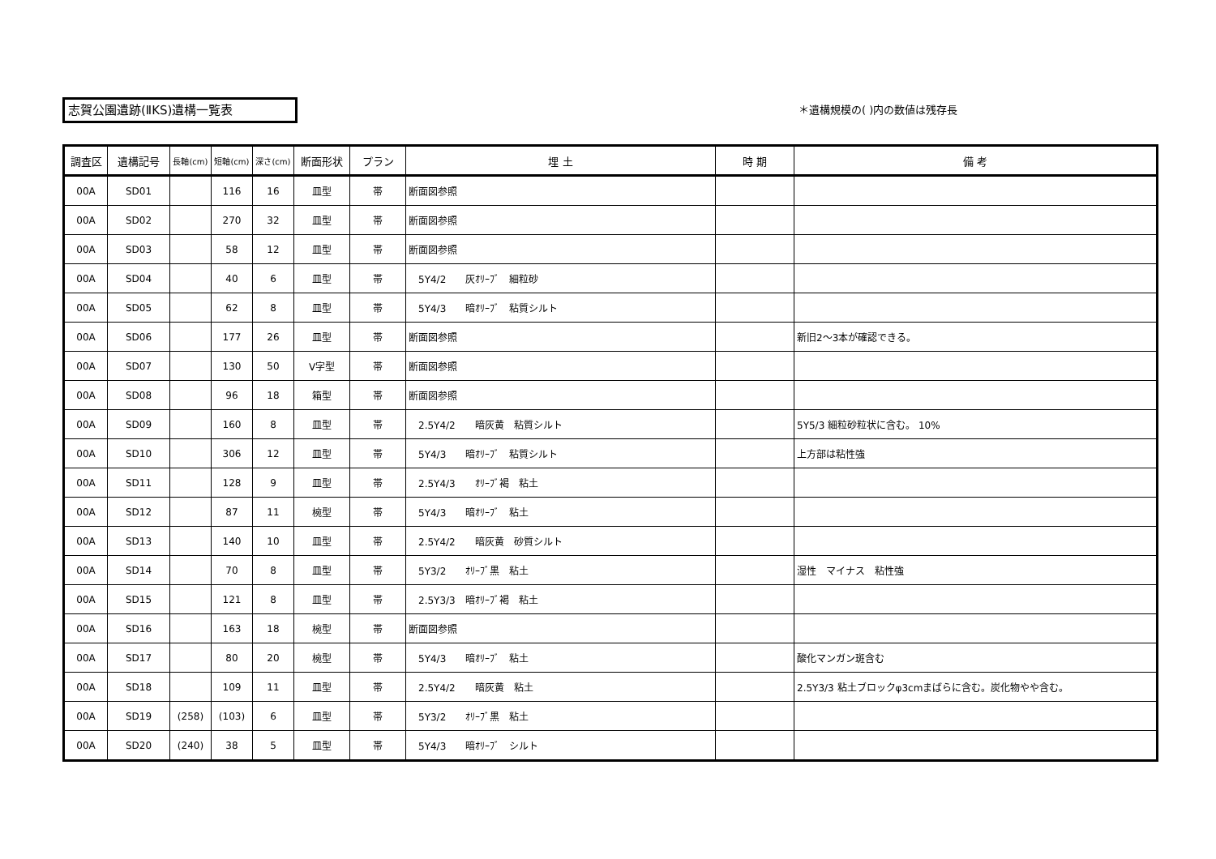志賀公園遺跡(ⅡKS)遺構一覧表 ＊遺構規模の( )内の数値は残存長
| 調査区 | 遺構記号 | 長軸(cm) | 短軸(cm) | 深さ(cm) | 断面形状 | プラン | 埋 土 | 時 期 | 備 考 |
| --- | --- | --- | --- | --- | --- | --- | --- | --- | --- |
| 00A | SD01 | | 116 | 16 | 皿型 | 帯 | 断面図参照 | | |
| 00A | SD02 | | 270 | 32 | 皿型 | 帯 | 断面図参照 | | |
| 00A | SD03 | | 58 | 12 | 皿型 | 帯 | 断面図参照 | | |
| 00A | SD04 | | 40 | 6 | 皿型 | 帯 | 5Y4/2 灰ｵﾘｰﾌﾞ 細粒砂 | | |
| 00A | SD05 | | 62 | 8 | 皿型 | 帯 | 5Y4/3 暗ｵﾘｰﾌﾞ 粘質シルト | | |
| 00A | SD06 | | 177 | 26 | 皿型 | 帯 | 断面図参照 | | 新旧2～3本が確認できる。 |
| 00A | SD07 | | 130 | 50 | V字型 | 帯 | 断面図参照 | | |
| 00A | SD08 | | 96 | 18 | 箱型 | 帯 | 断面図参照 | | |
| 00A | SD09 | | 160 | 8 | 皿型 | 帯 | 2.5Y4/2 暗灰黄 粘質シルト | | 5Y5/3 細粒砂粒状に含む。 10% |
| 00A | SD10 | | 306 | 12 | 皿型 | 帯 | 5Y4/3 暗ｵﾘｰﾌﾞ 粘質シルト | | 上方部は粘性強 |
| 00A | SD11 | | 128 | 9 | 皿型 | 帯 | 2.5Y4/3 ｵﾘｰﾌﾞ褐 粘土 | | |
| 00A | SD12 | | 87 | 11 | 椀型 | 帯 | 5Y4/3 暗ｵﾘｰﾌﾞ 粘土 | | |
| 00A | SD13 | | 140 | 10 | 皿型 | 帯 | 2.5Y4/2 暗灰黄 砂質シルト | | |
| 00A | SD14 | | 70 | 8 | 皿型 | 帯 | 5Y3/2 ｵﾘｰﾌﾞ黒 粘土 | | 湿性 マイナス 粘性強 |
| 00A | SD15 | | 121 | 8 | 皿型 | 帯 | 2.5Y3/3 暗ｵﾘｰﾌﾞ褐 粘土 | | |
| 00A | SD16 | | 163 | 18 | 椀型 | 帯 | 断面図参照 | | |
| 00A | SD17 | | 80 | 20 | 椀型 | 帯 | 5Y4/3 暗ｵﾘｰﾌﾞ 粘土 | | 酸化マンガン斑含む |
| 00A | SD18 | | 109 | 11 | 皿型 | 帯 | 2.5Y4/2 暗灰黄 粘土 | | 2.5Y3/3 粘土ブロックφ3cmまばらに含む。炭化物やや含む。 |
| 00A | SD19 | (258) | (103) | 6 | 皿型 | 帯 | 5Y3/2 ｵﾘｰﾌﾞ黒 粘土 | | |
| 00A | SD20 | (240) | 38 | 5 | 皿型 | 帯 | 5Y4/3 暗ｵﾘｰﾌﾞ シルト | | |